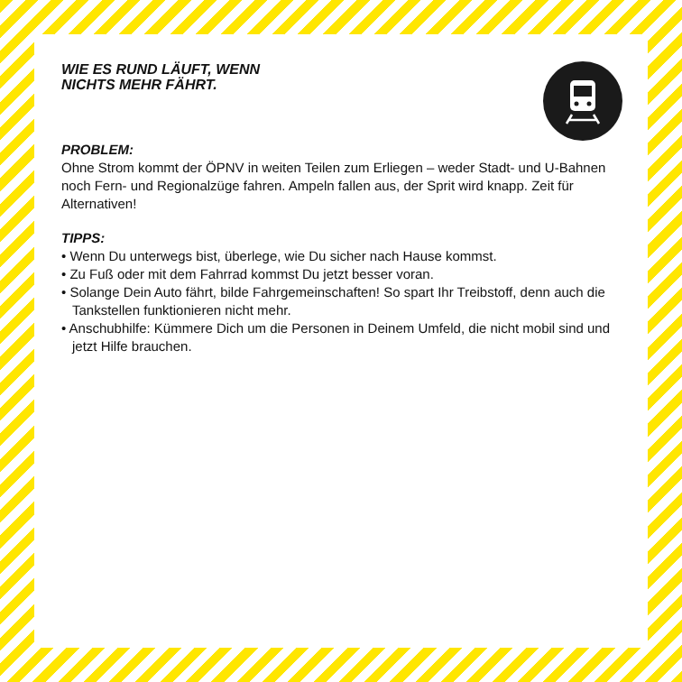WIE ES RUND LÄUFT, WENN
NICHTS MEHR FÄHRT.
PROBLEM:
Ohne Strom kommt der ÖPNV in weiten Teilen zum Erliegen – weder Stadt- und U-Bahnen noch Fern- und Regionalzüge fahren. Ampeln fallen aus, der Sprit wird knapp. Zeit für Alternativen!
TIPPS:
• Wenn Du unterwegs bist, überlege, wie Du sicher nach Hause kommst.
• Zu Fuß oder mit dem Fahrrad kommst Du jetzt besser voran.
• Solange Dein Auto fährt, bilde Fahrgemeinschaften! So spart Ihr Treibstoff, denn auch die Tankstellen funktionieren nicht mehr.
• Anschubhilfe: Kümmere Dich um die Personen in Deinem Umfeld, die nicht mobil sind und jetzt Hilfe brauchen.